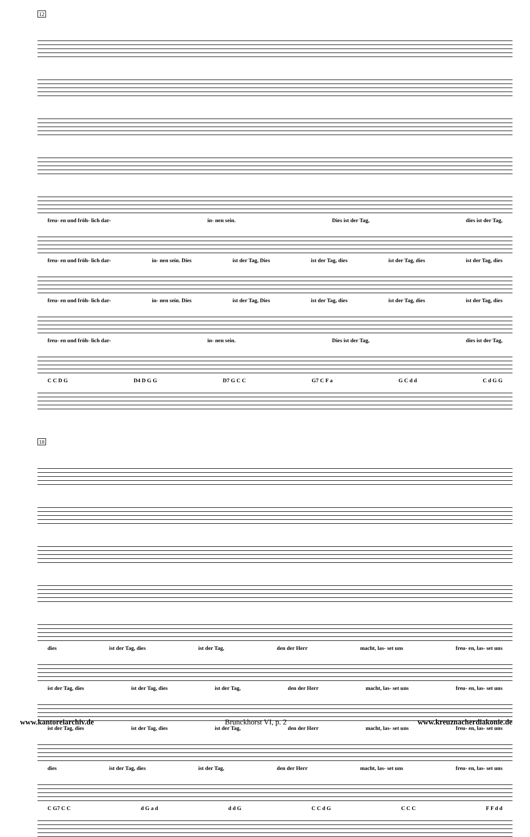12
freu- en und fröh- lich dar- in- nen sein. Dies ist der Tag, dies ist der Tag,
freu- en und fröh- lich dar- in- nen sein. Dies ist der Tag, Dies ist der Tag, dies ist der Tag, dies ist der Tag, dies
freu- en und fröh- lich dar- in- nen sein. Dies ist der Tag, Dies ist der Tag, dies ist der Tag, dies ist der Tag, dies
freu- en und fröh- lich dar- in- nen sein. Dies ist der Tag, dies ist der Tag,
C C D G D4 D G G D7 G C C G7 C F a G C d d C d G G
18
dies ist der Tag, dies ist der Tag, den der Herr macht, las- set uns freu- en, las- set uns
ist der Tag, dies ist der Tag, dies ist der Tag, den der Herr macht, las- set uns freu- en, las- set uns
ist der Tag, dies ist der Tag, dies ist der Tag, den der Herr macht, las- set uns freu- en, las- set uns
dies ist der Tag, dies ist der Tag, den der Herr macht, las- set uns freu- en, las- set uns
C G7 C C d G a d d d G C C d G C C C F F d d
www.kantoreiarchiv.de Brunckhorst VI, p. 2 www.kreuznacherdiakonie.de